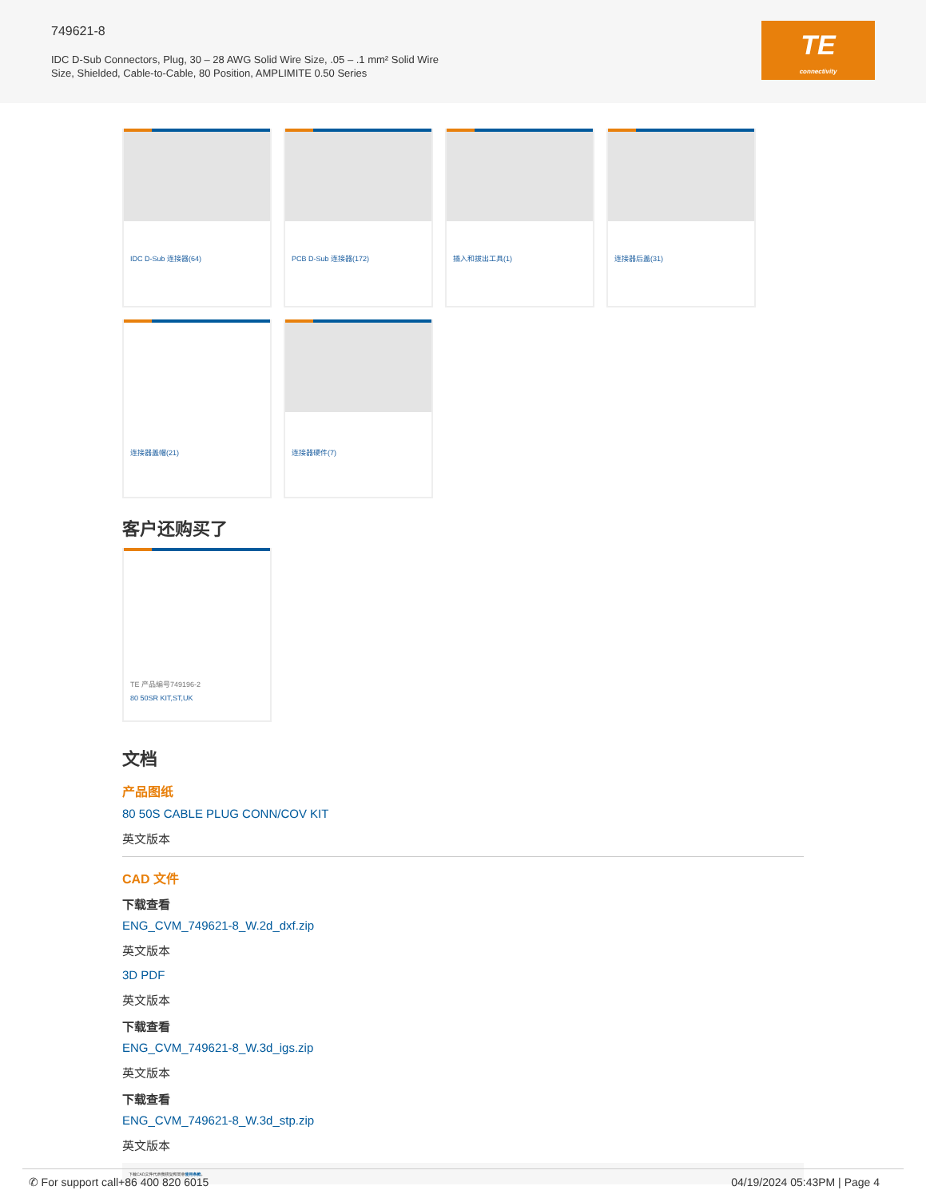749621-8
IDC D-Sub Connectors, Plug, 30 – 28 AWG Solid Wire Size, .05 – .1 mm² Solid Wire Size, Shielded, Cable-to-Cable, 80 Position, AMPLIMITE 0.50 Series
TE
connectivity
IDC D-Sub 连接器(64)
PCB D-Sub 连接器(172)
插入和拔出工具(1)
连接器后盖(31)
连接器盖帽(21)
连接器硬件(7)
客户还购买了
TE 产品编号749196-2
80 50SR KIT,ST,UK
文档
产品图纸
80 50S CABLE PLUG CONN/COV KIT
英文版本
CAD 文件
下载查看
ENG_CVM_749621-8_W.2d_dxf.zip
英文版本
3D PDF
英文版本
下载查看
ENG_CVM_749621-8_W.3d_igs.zip
英文版本
下载查看
ENG_CVM_749621-8_W.3d_stp.zip
英文版本
下载CAD文件代表我接受和同意使用条款。
✆ For support call+86 400 820 6015 04/19/2024 05:43PM | Page 4